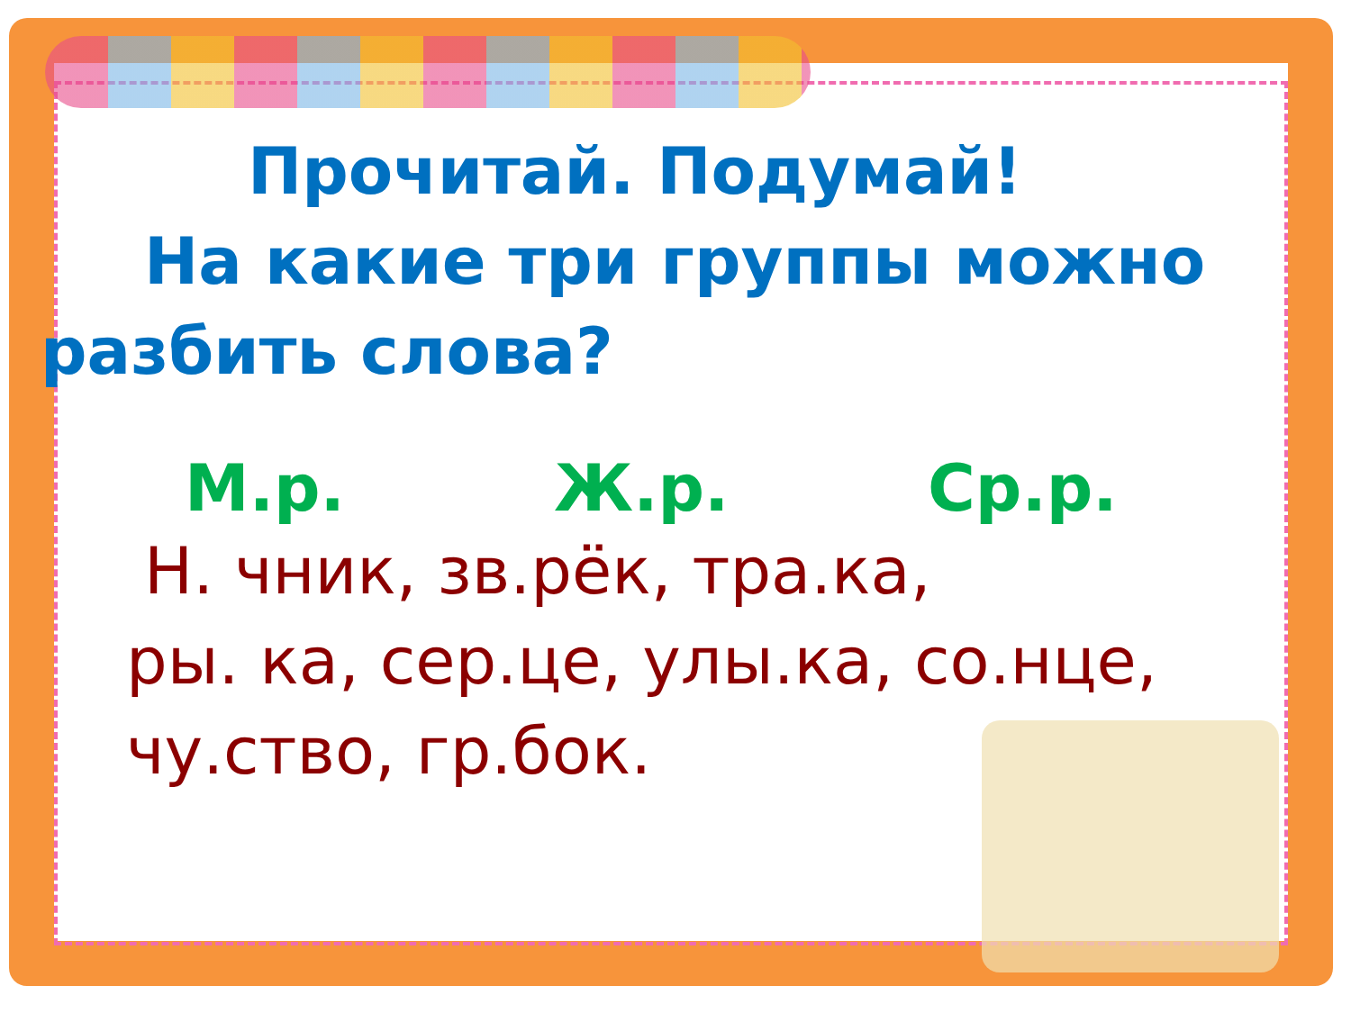Прочитай. Подумай!
На какие три группы можно
разбить слова?
М.р. Ж.р. Ср.р.
Н. чник, зв.рёк, тра.ка,
ры. ка, сер.це, улы.ка, со.нце,
чу.ство, гр.бок.